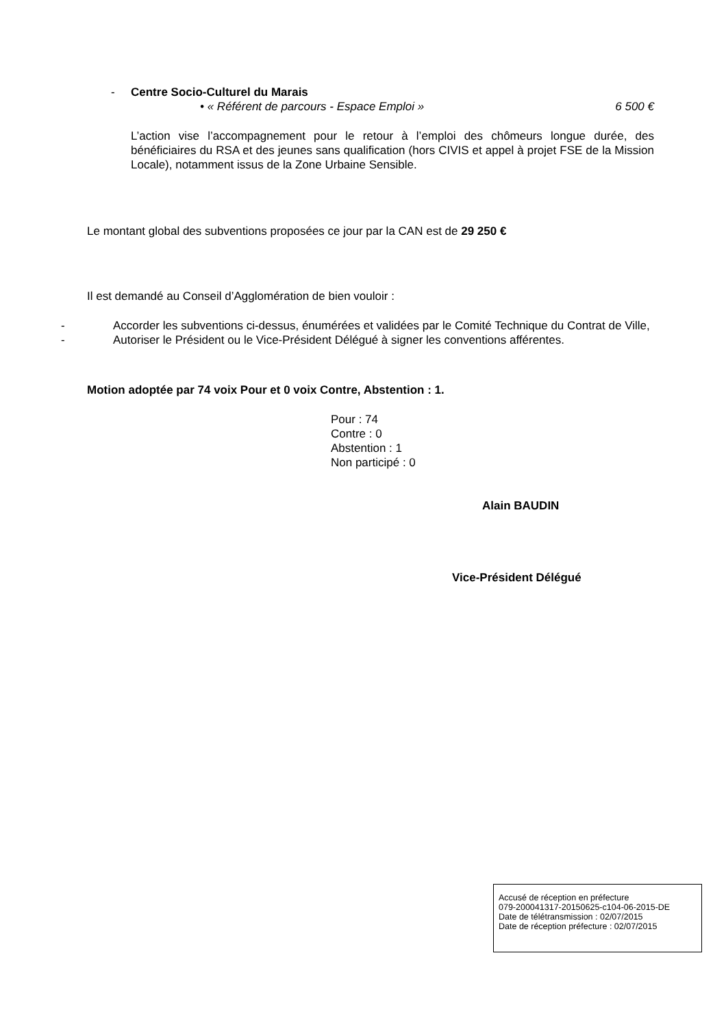- Centre Socio-Culturel du Marais
• « Référent de parcours - Espace Emploi » 6 500 €
L’action vise l’accompagnement pour le retour à l’emploi des chômeurs longue durée, des bénéficiaires du RSA et des jeunes sans qualification (hors CIVIS et appel à projet FSE de la Mission Locale), notamment issus de la Zone Urbaine Sensible.
Le montant global des subventions proposées ce jour par la CAN est de 29 250 €
Il est demandé au Conseil d’Agglomération de bien vouloir :
- Accorder les subventions ci-dessus, énumérées et validées par le Comité Technique du Contrat de Ville,
- Autoriser le Président ou le Vice-Président Délégué à signer les conventions afférentes.
Motion adoptée par 74 voix Pour et 0 voix Contre, Abstention : 1.
Pour : 74
Contre : 0
Abstention : 1
Non participé : 0
Alain BAUDIN
Vice-Président Délégué
Accusé de réception en préfecture
079-200041317-20150625-c104-06-2015-DE
Date de télétransmission : 02/07/2015
Date de réception préfecture : 02/07/2015